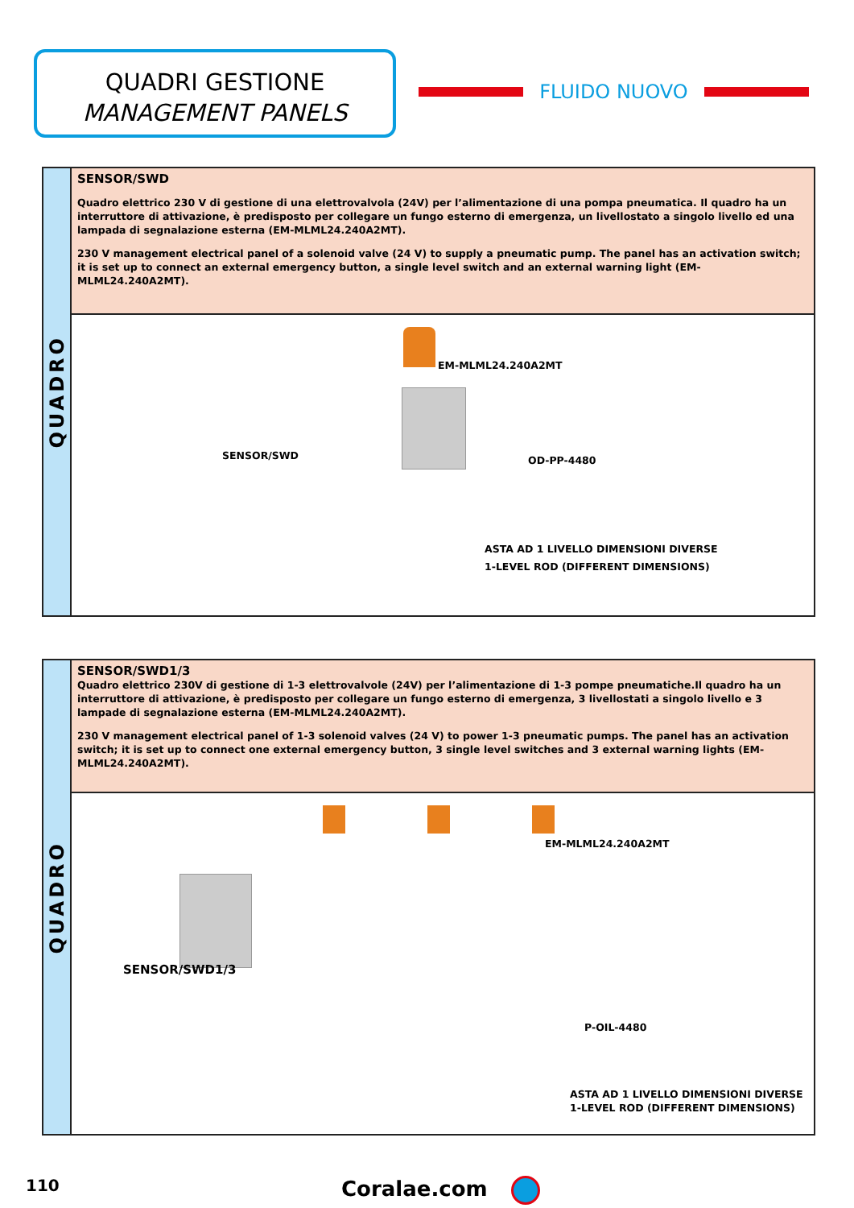QUADRI GESTIONE
MANAGEMENT PANELS
FLUIDO NUOVO
QUADRO
SENSOR/SWD
Quadro elettrico 230 V di gestione di una elettrovalvola (24V) per l’alimentazione di una pompa pneumatica. Il quadro ha un interruttore di attivazione, è predisposto per collegare un fungo esterno di emergenza, un livellostato a singolo livello ed una lampada di segnalazione esterna (EM-MLML24.240A2MT).
230 V management electrical panel of a solenoid valve (24 V) to supply a pneumatic pump. The panel has an activation switch; it is set up to connect an external emergency button, a single level switch and an external warning light (EM-MLML24.240A2MT).
EM-MLML24.240A2MT
SENSOR/SWD OD-PP-4480
ASTA AD 1 LIVELLO DIMENSIONI DIVERSE
1-LEVEL ROD (DIFFERENT DIMENSIONS)
QUADRO
SENSOR/SWD1/3
Quadro elettrico 230V di gestione di 1-3 elettrovalvole (24V) per l’alimentazione di 1-3 pompe pneumatiche.Il quadro ha un interruttore di attivazione, è predisposto per collegare un fungo esterno di emergenza, 3 livellostati a singolo livello e 3 lampade di segnalazione esterna (EM-MLML24.240A2MT).
230 V management electrical panel of 1-3 solenoid valves (24 V) to power 1-3 pneumatic pumps. The panel has an activation switch; it is set up to connect one external emergency button, 3 single level switches and 3 external warning lights (EM-MLML24.240A2MT).
EM-MLML24.240A2MT
SENSOR/SWD1/3
P-OIL-4480
ASTA AD 1 LIVELLO DIMENSIONI DIVERSE
1-LEVEL ROD (DIFFERENT DIMENSIONS)
110 Coralae.com